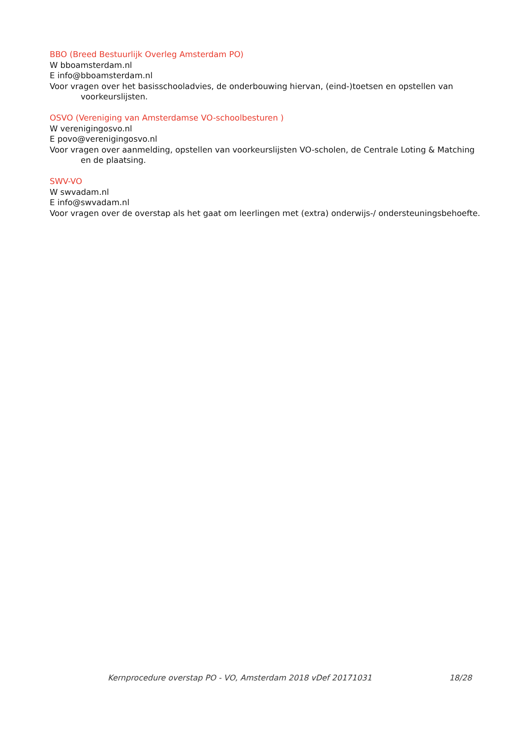BBO (Breed Bestuurlijk Overleg Amsterdam PO)
W bboamsterdam.nl
E info@bboamsterdam.nl
Voor vragen over het basisschooladvies, de onderbouwing hiervan, (eind-)toetsen en opstellen van voorkeurslijsten.
OSVO (Vereniging van Amsterdamse VO-schoolbesturen )
W verenigingosvo.nl
E povo@verenigingosvo.nl
Voor vragen over aanmelding, opstellen van voorkeurslijsten VO-scholen, de Centrale Loting & Matching en de plaatsing.
SWV-VO
W swvadam.nl
E info@swvadam.nl
Voor vragen over de overstap als het gaat om leerlingen met (extra) onderwijs-/ ondersteuningsbehoefte.
Kernprocedure overstap PO - VO, Amsterdam 2018 vDef 20171031 18/28